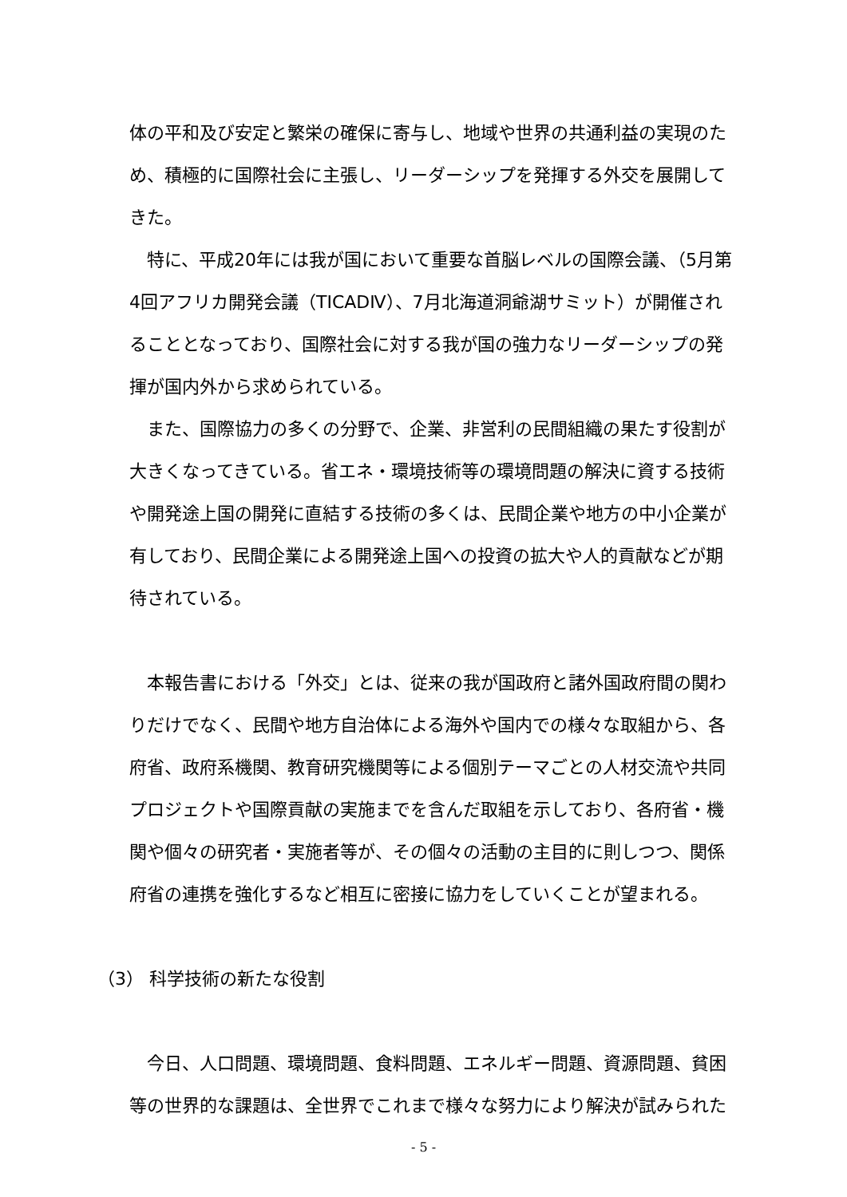体の平和及び安定と繁栄の確保に寄与し、地域や世界の共通利益の実現のため、積極的に国際社会に主張し、リーダーシップを発揮する外交を展開してきた。
　特に、平成20年には我が国において重要な首脳レベルの国際会議、（5月第4回アフリカ開発会議（TICADⅣ）、7月北海道洞爺湖サミット）が開催されることとなっており、国際社会に対する我が国の強力なリーダーシップの発揮が国内外から求められている。
　また、国際協力の多くの分野で、企業、非営利の民間組織の果たす役割が大きくなってきている。省エネ・環境技術等の環境問題の解決に資する技術や開発途上国の開発に直結する技術の多くは、民間企業や地方の中小企業が有しており、民間企業による開発途上国への投資の拡大や人的貢献などが期待されている。
　本報告書における「外交」とは、従来の我が国政府と諸外国政府間の関わりだけでなく、民間や地方自治体による海外や国内での様々な取組から、各府省、政府系機関、教育研究機関等による個別テーマごとの人材交流や共同プロジェクトや国際貢献の実施までを含んだ取組を示しており、各府省・機関や個々の研究者・実施者等が、その個々の活動の主目的に則しつつ、関係府省の連携を強化するなど相互に密接に協力をしていくことが望まれる。
（3） 科学技術の新たな役割
　今日、人口問題、環境問題、食料問題、エネルギー問題、資源問題、貧困等の世界的な課題は、全世界でこれまで様々な努力により解決が試みられた
- 5 -